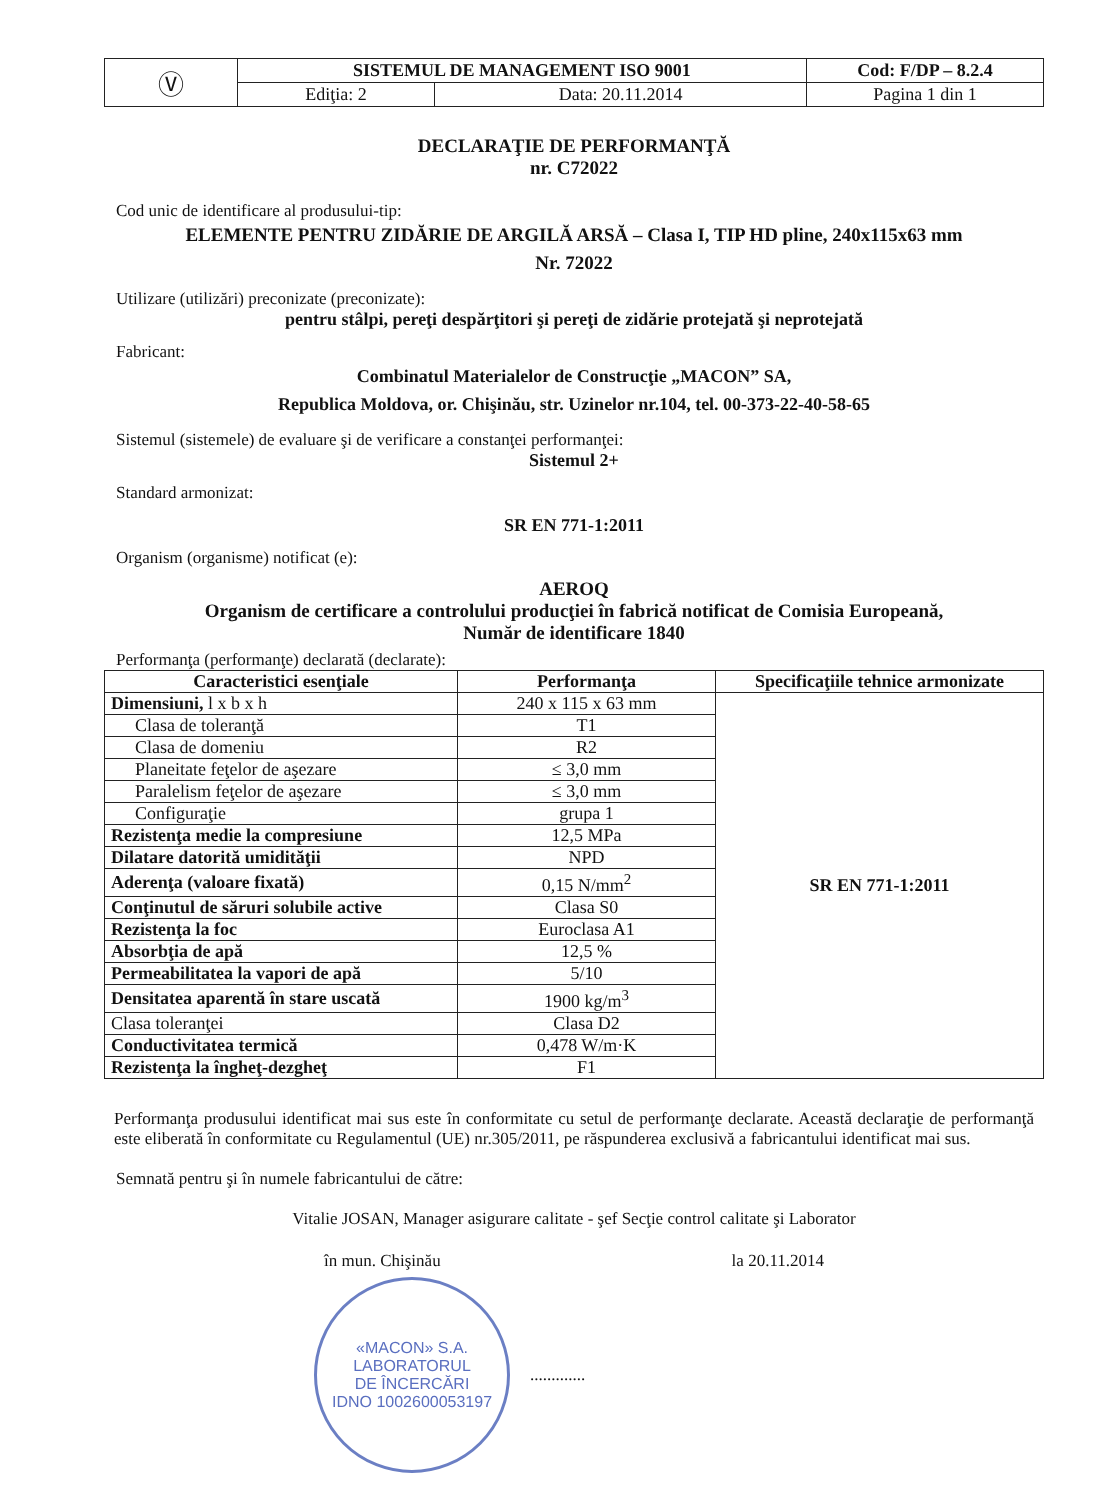| Ⓥ | SISTEMUL DE MANAGEMENT ISO 9001 | | Cod: F/DP – 8.2.4 |
| | Ediţia: 2 | Data: 20.11.2014 | Pagina 1 din 1 |
DECLARAŢIE DE PERFORMANŢĂ
nr. C72022
Cod unic de identificare al produsului-tip:
ELEMENTE PENTRU ZIDĂRIE DE ARGILĂ ARSĂ – Clasa I, TIP HD pline, 240x115x63 mm
Nr. 72022
Utilizare (utilizări) preconizate (preconizate):
pentru stâlpi, pereţi despărţitori şi pereţi de zidărie protejată şi neprotejată
Fabricant:
Combinatul Materialelor de Construcţie „MACON” SA,
Republica Moldova, or. Chişinău, str. Uzinelor nr.104, tel. 00-373-22-40-58-65
Sistemul (sistemele) de evaluare şi de verificare a constanţei performanţei:
Sistemul 2+
Standard armonizat:
SR EN 771-1:2011
Organism (organisme) notificat (e):
AEROQ
Organism de certificare a controlului producţiei în fabrică notificat de Comisia Europeană,
Număr de identificare 1840
Performanţa (performanţe) declarată (declarate):
| Caracteristici esenţiale | Performanţa | Specificaţiile tehnice armonizate |
| --- | --- | --- |
| Dimensiuni, l x b x h | 240 x 115 x 63 mm | SR EN 771-1:2011 |
| Clasa de toleranţă | T1 | |
| Clasa de domeniu | R2 | |
| Planeitate feţelor de aşezare | ≤ 3,0 mm | |
| Paralelism feţelor de aşezare | ≤ 3,0 mm | |
| Configuraţie | grupa 1 | |
| Rezistenţa medie la compresiune | 12,5 MPa | |
| Dilatare datorită umidităţii | NPD | |
| Aderenţa (valoare fixată) | 0,15 N/mm<sup>2</sup> | |
| Conţinutul de săruri solubile active | Clasa S0 | |
| Rezistenţa la foc | Euroclasa A1 | |
| Absorbţia de apă | 12,5 % | |
| Permeabilitatea la vapori de apă | 5/10 | |
| Densitatea aparentă în stare uscată | 1900 kg/m<sup>3</sup> | |
| Clasa toleranţei | Clasa D2 | |
| Conductivitatea termică | 0,478 W/m·K | |
| Rezistenţa la îngheţ-dezgheţ | F1 | |
Performanţa produsului identificat mai sus este în conformitate cu setul de performanţe declarate. Această declaraţie de performanţă este eliberată în conformitate cu Regulamentul (UE) nr.305/2011, pe răspunderea exclusivă a fabricantului identificat mai sus.
Semnată pentru şi în numele fabricantului de către:
Vitalie JOSAN, Manager asigurare calitate - şef Secţie control calitate şi Laborator
în mun. Chişinău la 20.11.2014
«MACON» S.A.
LABORATORUL
DE ÎNCERCĂRI
IDNO 1002600053197
.............